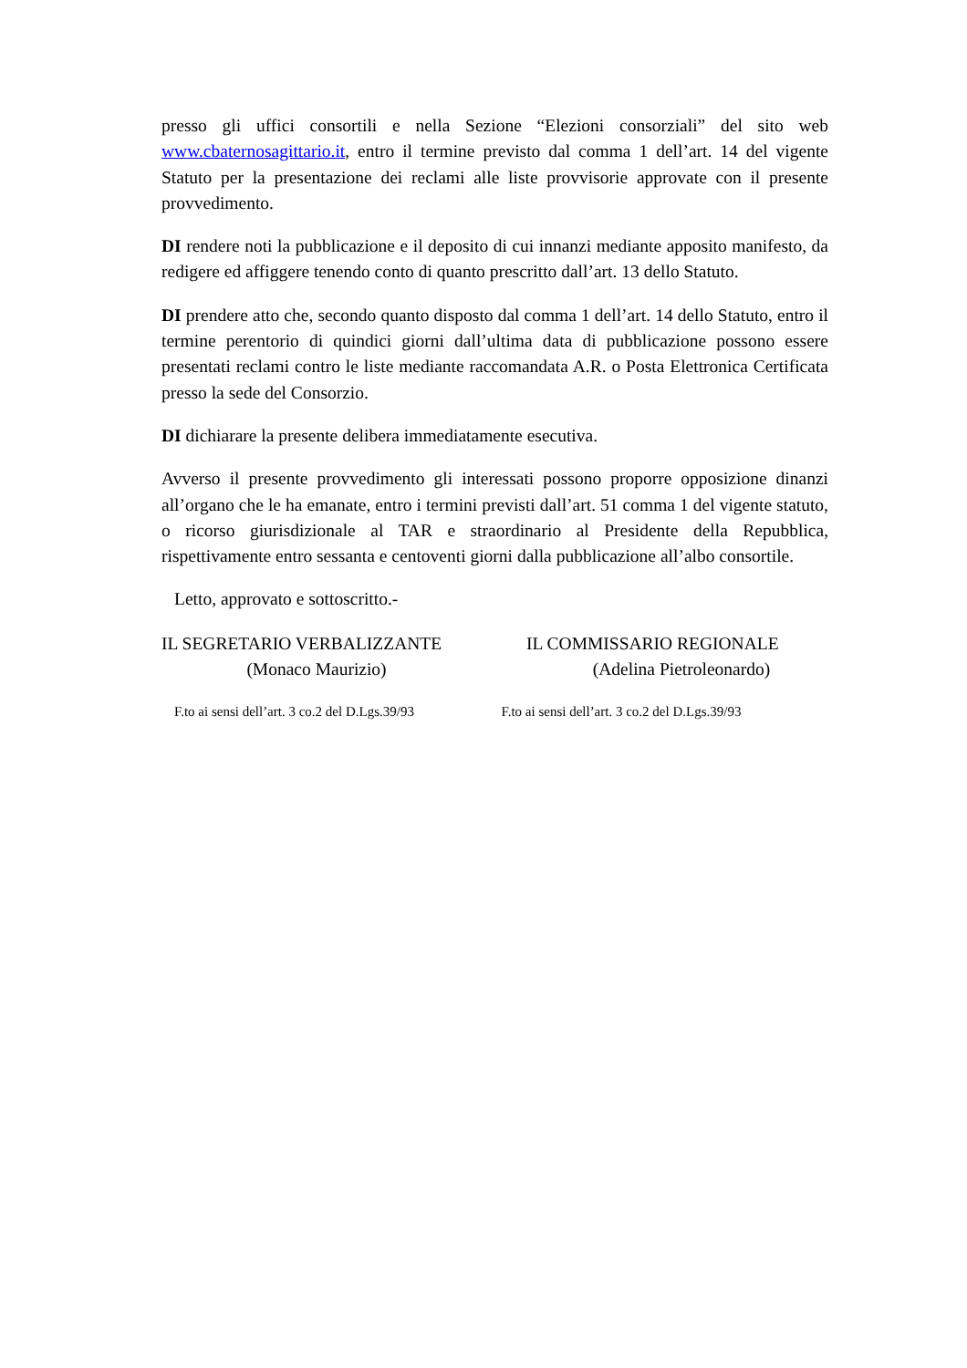presso gli uffici consortili e nella Sezione “Elezioni consorziali” del sito web www.cbaternosagittario.it, entro il termine previsto dal comma 1 dell’art. 14 del vigente Statuto per la presentazione dei reclami alle liste provvisorie approvate con il presente provvedimento.
DI rendere noti la pubblicazione e il deposito di cui innanzi mediante apposito manifesto, da redigere ed affiggere tenendo conto di quanto prescritto dall’art. 13 dello Statuto.
DI prendere atto che, secondo quanto disposto dal comma 1 dell’art. 14 dello Statuto, entro il termine perentorio di quindici giorni dall’ultima data di pubblicazione possono essere presentati reclami contro le liste mediante raccomandata A.R. o Posta Elettronica Certificata presso la sede del Consorzio.
DI dichiarare la presente delibera immediatamente esecutiva.
Avverso il presente provvedimento gli interessati possono proporre opposizione dinanzi all’organo che le ha emanate, entro i termini previsti dall’art. 51 comma 1 del vigente statuto, o ricorso giurisdizionale al TAR e straordinario al Presidente della Repubblica, rispettivamente entro sessanta e centoventi giorni dalla pubblicazione all’albo consortile.
Letto, approvato e sottoscritto.-
IL SEGRETARIO VERBALIZZANTE
(Monaco Maurizio)
IL COMMISSARIO REGIONALE
(Adelina Pietroleonardo)
F.to ai sensi dell’art. 3 co.2 del D.Lgs.39/93 F.to ai sensi dell’art. 3 co.2 del D.Lgs.39/93